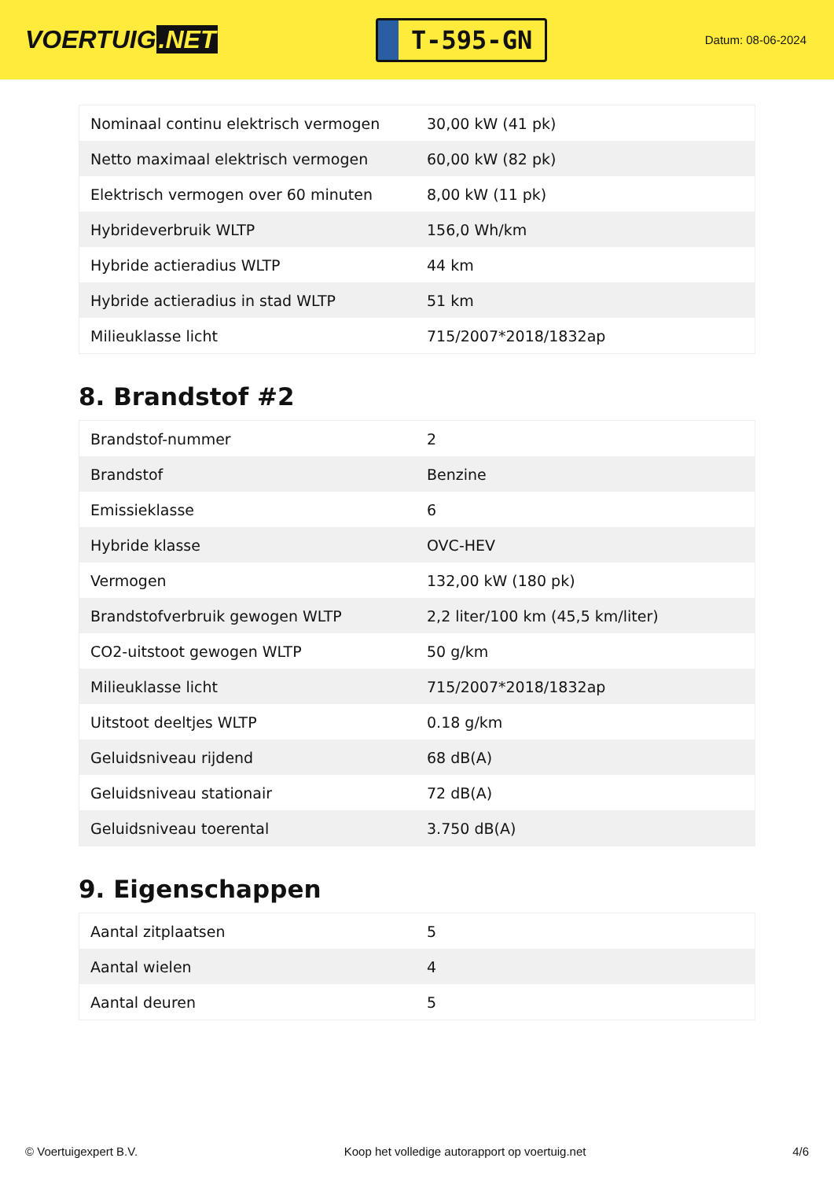VOERTUIG.NET
T-595-GN
Datum: 08-06-2024
| Nominaal continu elektrisch vermogen | 30,00 kW (41 pk) |
| Netto maximaal elektrisch vermogen | 60,00 kW (82 pk) |
| Elektrisch vermogen over 60 minuten | 8,00 kW (11 pk) |
| Hybrideverbruik WLTP | 156,0 Wh/km |
| Hybride actieradius WLTP | 44 km |
| Hybride actieradius in stad WLTP | 51 km |
| Milieuklasse licht | 715/2007*2018/1832ap |
8. Brandstof #2
| Brandstof-nummer | 2 |
| Brandstof | Benzine |
| Emissieklasse | 6 |
| Hybride klasse | OVC-HEV |
| Vermogen | 132,00 kW (180 pk) |
| Brandstofverbruik gewogen WLTP | 2,2 liter/100 km (45,5 km/liter) |
| CO2-uitstoot gewogen WLTP | 50 g/km |
| Milieuklasse licht | 715/2007*2018/1832ap |
| Uitstoot deeltjes WLTP | 0.18 g/km |
| Geluidsniveau rijdend | 68 dB(A) |
| Geluidsniveau stationair | 72 dB(A) |
| Geluidsniveau toerental | 3.750 dB(A) |
9. Eigenschappen
| Aantal zitplaatsen | 5 |
| Aantal wielen | 4 |
| Aantal deuren | 5 |
© Voertuigexpert B.V. Koop het volledige autorapport op voertuig.net 4/6